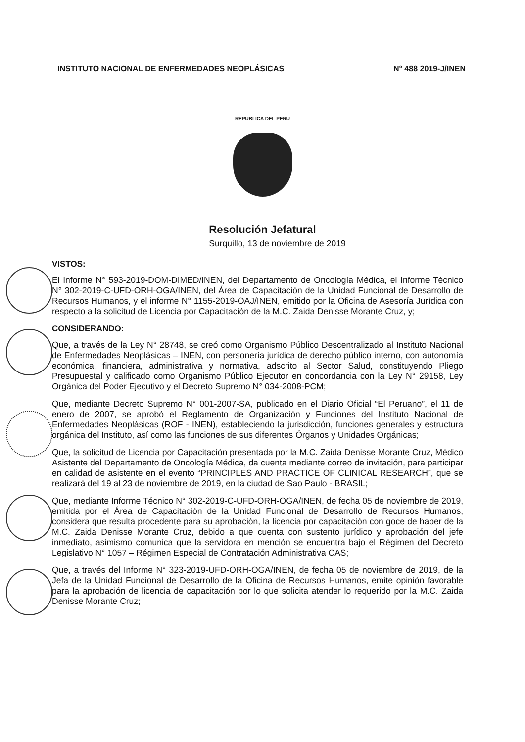INSTITUTO NACIONAL DE ENFERMEDADES NEOPLÁSICAS N° 488 2019-J/INEN
REPUBLICA DEL PERU
Resolución Jefatural
Surquillo, 13 de noviembre de 2019
VISTOS:
El Informe N° 593-2019-DOM-DIMED/INEN, del Departamento de Oncología Médica, el Informe Técnico N° 302-2019-C-UFD-ORH-OGA/INEN, del Área de Capacitación de la Unidad Funcional de Desarrollo de Recursos Humanos, y el informe N° 1155-2019-OAJ/INEN, emitido por la Oficina de Asesoría Jurídica con respecto a la solicitud de Licencia por Capacitación de la M.C. Zaida Denisse Morante Cruz, y;
CONSIDERANDO:
Que, a través de la Ley N° 28748, se creó como Organismo Público Descentralizado al Instituto Nacional de Enfermedades Neoplásicas – INEN, con personería jurídica de derecho público interno, con autonomía económica, financiera, administrativa y normativa, adscrito al Sector Salud, constituyendo Pliego Presupuestal y calificado como Organismo Público Ejecutor en concordancia con la Ley N° 29158, Ley Orgánica del Poder Ejecutivo y el Decreto Supremo N° 034-2008-PCM;
Que, mediante Decreto Supremo N° 001-2007-SA, publicado en el Diario Oficial “El Peruano”, el 11 de enero de 2007, se aprobó el Reglamento de Organización y Funciones del Instituto Nacional de Enfermedades Neoplásicas (ROF - INEN), estableciendo la jurisdicción, funciones generales y estructura orgánica del Instituto, así como las funciones de sus diferentes Órganos y Unidades Orgánicas;
Que, la solicitud de Licencia por Capacitación presentada por la M.C. Zaida Denisse Morante Cruz, Médico Asistente del Departamento de Oncología Médica, da cuenta mediante correo de invitación, para participar en calidad de asistente en el evento “PRINCIPLES AND PRACTICE OF CLINICAL RESEARCH”, que se realizará del 19 al 23 de noviembre de 2019, en la ciudad de Sao Paulo - BRASIL;
Que, mediante Informe Técnico N° 302-2019-C-UFD-ORH-OGA/INEN, de fecha 05 de noviembre de 2019, emitida por el Área de Capacitación de la Unidad Funcional de Desarrollo de Recursos Humanos, considera que resulta procedente para su aprobación, la licencia por capacitación con goce de haber de la M.C. Zaida Denisse Morante Cruz, debido a que cuenta con sustento jurídico y aprobación del jefe inmediato, asimismo comunica que la servidora en mención se encuentra bajo el Régimen del Decreto Legislativo N° 1057 – Régimen Especial de Contratación Administrativa CAS;
Que, a través del Informe N° 323-2019-UFD-ORH-OGA/INEN, de fecha 05 de noviembre de 2019, de la Jefa de la Unidad Funcional de Desarrollo de la Oficina de Recursos Humanos, emite opinión favorable para la aprobación de licencia de capacitación por lo que solicita atender lo requerido por la M.C. Zaida Denisse Morante Cruz;